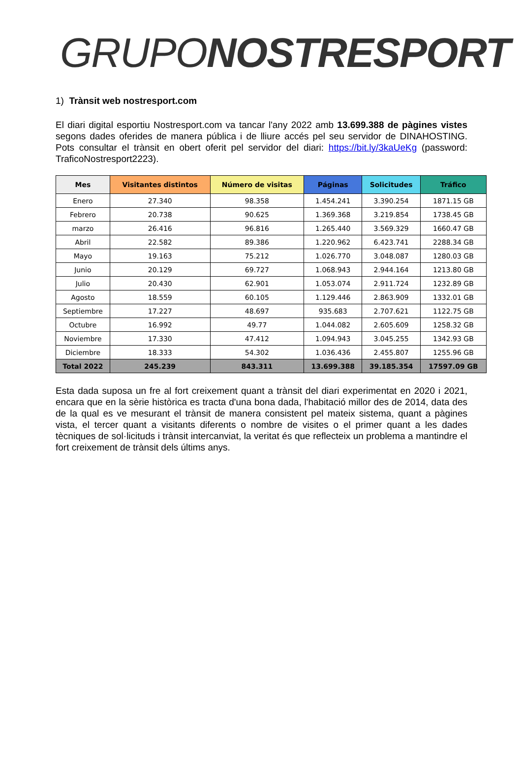GRUPO NOSTRESPORT
1) Trànsit web nostresport.com
El diari digital esportiu Nostresport.com va tancar l'any 2022 amb 13.699.388 de pàgines vistes segons dades oferides de manera pública i de lliure accés pel seu servidor de DINAHOSTING. Pots consultar el trànsit en obert oferit pel servidor del diari: https://bit.ly/3kaUeKg (password: TraficoNostresport2223).
| Mes | Visitantes distintos | Número de visitas | Páginas | Solicitudes | Tráfico |
| --- | --- | --- | --- | --- | --- |
| Enero | 27.340 | 98.358 | 1.454.241 | 3.390.254 | 1871.15 GB |
| Febrero | 20.738 | 90.625 | 1.369.368 | 3.219.854 | 1738.45 GB |
| marzo | 26.416 | 96.816 | 1.265.440 | 3.569.329 | 1660.47 GB |
| Abril | 22.582 | 89.386 | 1.220.962 | 6.423.741 | 2288.34 GB |
| Mayo | 19.163 | 75.212 | 1.026.770 | 3.048.087 | 1280.03 GB |
| Junio | 20.129 | 69.727 | 1.068.943 | 2.944.164 | 1213.80 GB |
| Julio | 20.430 | 62.901 | 1.053.074 | 2.911.724 | 1232.89 GB |
| Agosto | 18.559 | 60.105 | 1.129.446 | 2.863.909 | 1332.01 GB |
| Septiembre | 17.227 | 48.697 | 935.683 | 2.707.621 | 1122.75 GB |
| Octubre | 16.992 | 49.77 | 1.044.082 | 2.605.609 | 1258.32 GB |
| Noviembre | 17.330 | 47.412 | 1.094.943 | 3.045.255 | 1342.93 GB |
| Diciembre | 18.333 | 54.302 | 1.036.436 | 2.455.807 | 1255.96 GB |
| Total 2022 | 245.239 | 843.311 | 13.699.388 | 39.185.354 | 17597.09 GB |
Esta dada suposa un fre al fort creixement quant a trànsit del diari experimentat en 2020 i 2021, encara que en la sèrie històrica es tracta d'una bona dada, l'habitació millor des de 2014, data des de la qual es ve mesurant el trànsit de manera consistent pel mateix sistema, quant a pàgines vista, el tercer quant a visitants diferents o nombre de visites o el primer quant a les dades tècniques de sol·licituds i trànsit intercanviat, la veritat és que reflecteix un problema a mantindre el fort creixement de trànsit dels últims anys.